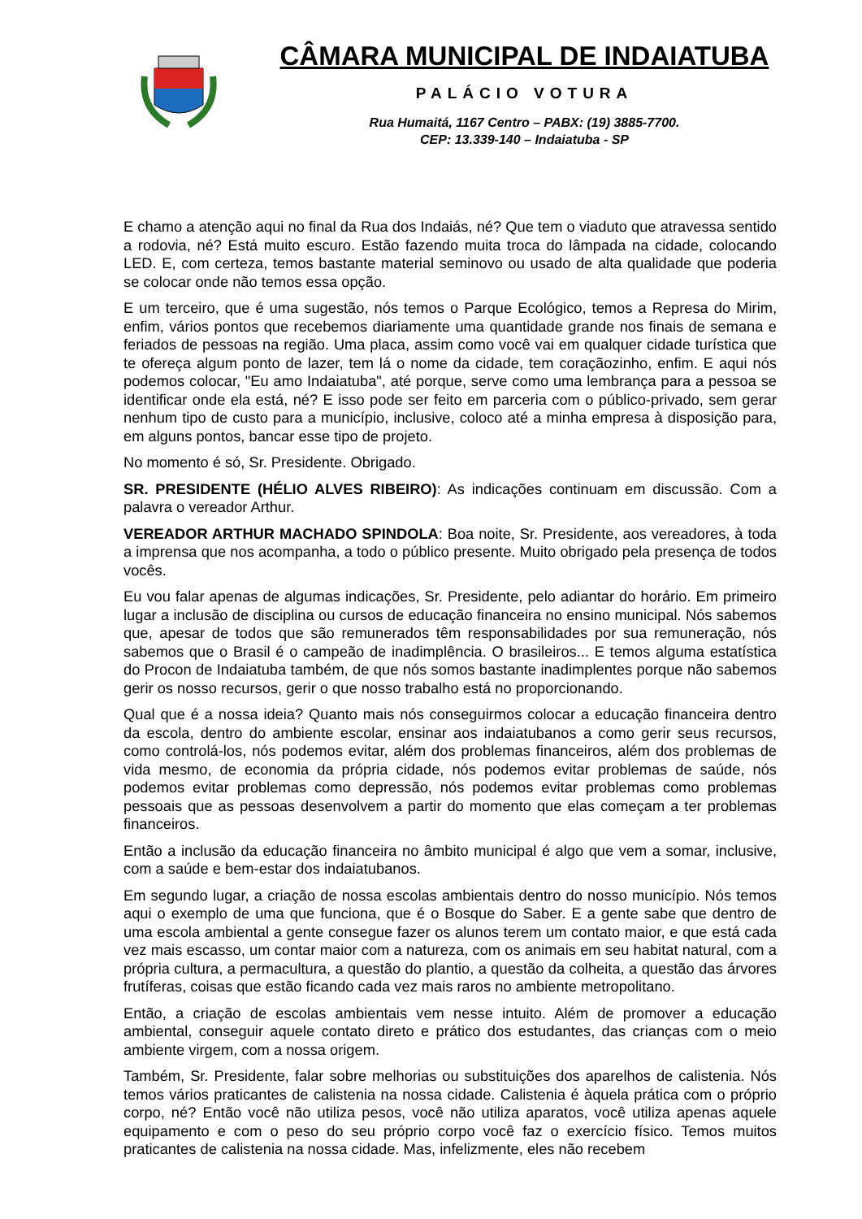CÂMARA MUNICIPAL DE INDAIATUBA
PALÁCIO VOTURA
Rua Humaitá, 1167 Centro – PABX: (19) 3885-7700.
CEP: 13.339-140 – Indaiatuba - SP
E chamo a atenção aqui no final da Rua dos Indaiás, né? Que tem o viaduto que atravessa sentido a rodovia, né? Está muito escuro. Estão fazendo muita troca do lâmpada na cidade, colocando LED. E, com certeza, temos bastante material seminovo ou usado de alta qualidade que poderia se colocar onde não temos essa opção.
E um terceiro, que é uma sugestão, nós temos o Parque Ecológico, temos a Represa do Mirim, enfim, vários pontos que recebemos diariamente uma quantidade grande nos finais de semana e feriados de pessoas na região. Uma placa, assim como você vai em qualquer cidade turística que te ofereça algum ponto de lazer, tem lá o nome da cidade, tem coraçãozinho, enfim. E aqui nós podemos colocar, "Eu amo Indaiatuba", até porque, serve como uma lembrança para a pessoa se identificar onde ela está, né? E isso pode ser feito em parceria com o público-privado, sem gerar nenhum tipo de custo para a município, inclusive, coloco até a minha empresa à disposição para, em alguns pontos, bancar esse tipo de projeto.
No momento é só, Sr. Presidente. Obrigado.
SR. PRESIDENTE (HÉLIO ALVES RIBEIRO): As indicações continuam em discussão. Com a palavra o vereador Arthur.
VEREADOR ARTHUR MACHADO SPINDOLA: Boa noite, Sr. Presidente, aos vereadores, à toda a imprensa que nos acompanha, a todo o público presente. Muito obrigado pela presença de todos vocês.
Eu vou falar apenas de algumas indicações, Sr. Presidente, pelo adiantar do horário. Em primeiro lugar a inclusão de disciplina ou cursos de educação financeira no ensino municipal. Nós sabemos que, apesar de todos que são remunerados têm responsabilidades por sua remuneração, nós sabemos que o Brasil é o campeão de inadimplência. O brasileiros... E temos alguma estatística do Procon de Indaiatuba também, de que nós somos bastante inadimplentes porque não sabemos gerir os nosso recursos, gerir o que nosso trabalho está no proporcionando.
Qual que é a nossa ideia? Quanto mais nós conseguirmos colocar a educação financeira dentro da escola, dentro do ambiente escolar, ensinar aos indaiatubanos a como gerir seus recursos, como controlá-los, nós podemos evitar, além dos problemas financeiros, além dos problemas de vida mesmo, de economia da própria cidade, nós podemos evitar problemas de saúde, nós podemos evitar problemas como depressão, nós podemos evitar problemas como problemas pessoais que as pessoas desenvolvem a partir do momento que elas começam a ter problemas financeiros.
Então a inclusão da educação financeira no âmbito municipal é algo que vem a somar, inclusive, com a saúde e bem-estar dos indaiatubanos.
Em segundo lugar, a criação de nossa escolas ambientais dentro do nosso município. Nós temos aqui o exemplo de uma que funciona, que é o Bosque do Saber. E a gente sabe que dentro de uma escola ambiental a gente consegue fazer os alunos terem um contato maior, e que está cada vez mais escasso, um contar maior com a natureza, com os animais em seu habitat natural, com a própria cultura, a permacultura, a questão do plantio, a questão da colheita, a questão das árvores frutíferas, coisas que estão ficando cada vez mais raros no ambiente metropolitano.
Então, a criação de escolas ambientais vem nesse intuito. Além de promover a educação ambiental, conseguir aquele contato direto e prático dos estudantes, das crianças com o meio ambiente virgem, com a nossa origem.
Também, Sr. Presidente, falar sobre melhorias ou substituições dos aparelhos de calistenia. Nós temos vários praticantes de calistenia na nossa cidade. Calistenia é àquela prática com o próprio corpo, né? Então você não utiliza pesos, você não utiliza aparatos, você utiliza apenas aquele equipamento e com o peso do seu próprio corpo você faz o exercício físico. Temos muitos praticantes de calistenia na nossa cidade. Mas, infelizmente, eles não recebem